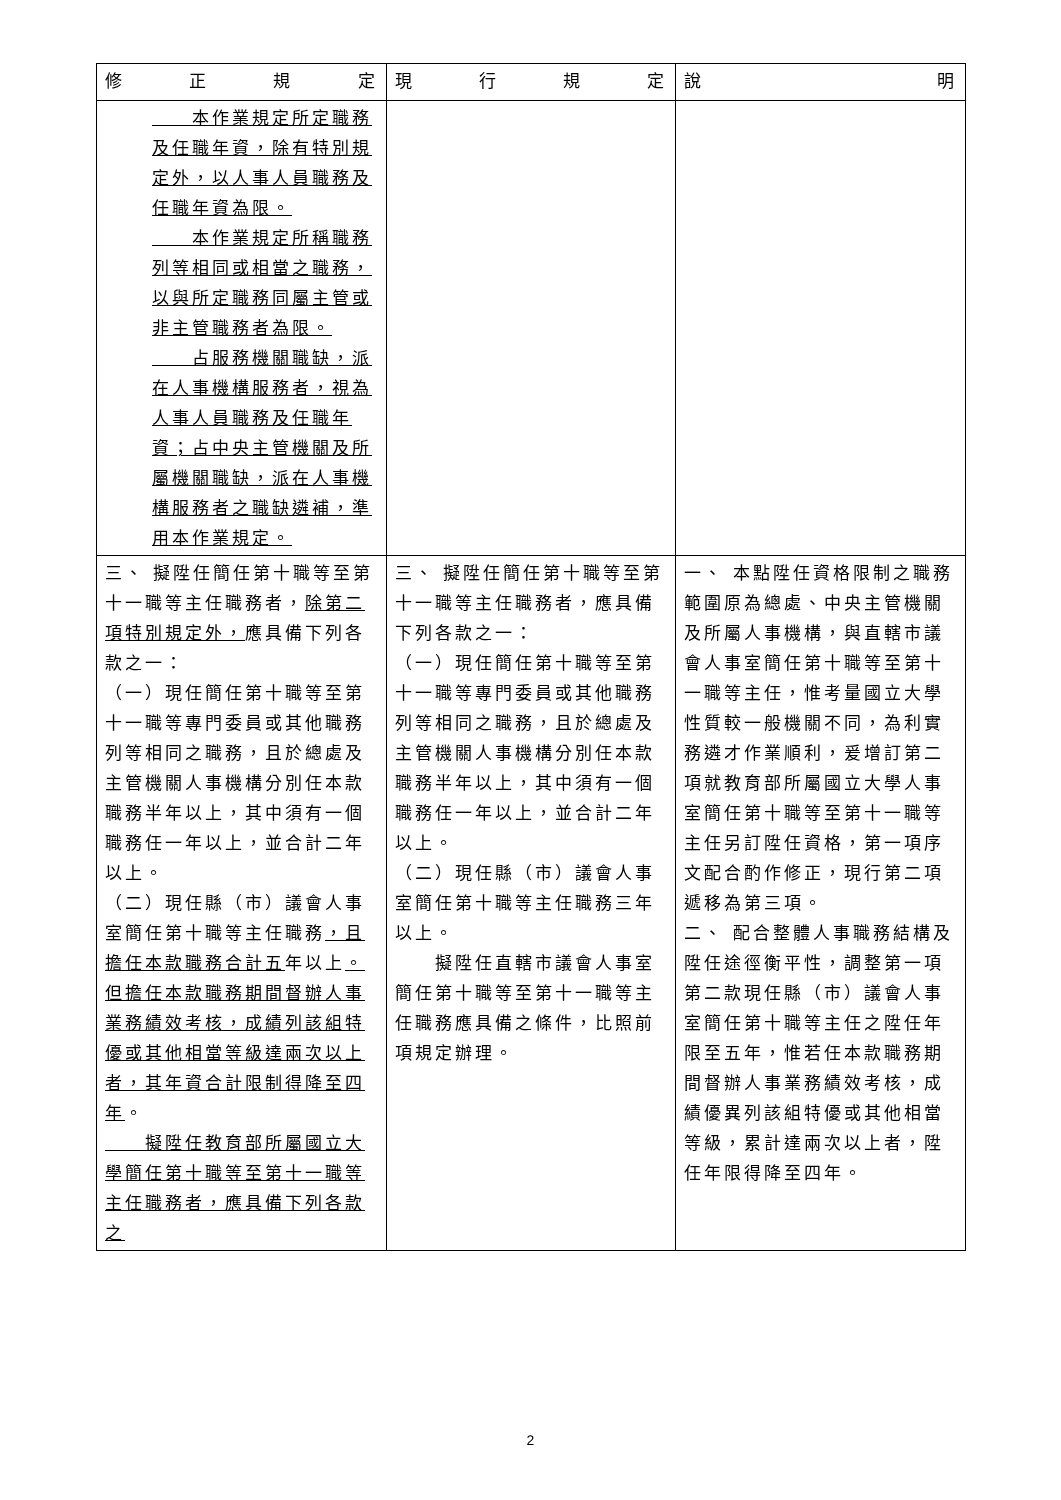| 修 正 規 定 | 現 行 規 定 | 說 明 |
| --- | --- | --- |
| 本作業規定所定職務及任職年資，除有特別規定外，以人事人員職務及任職年資為限。 本作業規定所稱職務列等相同或相當之職務，以與所定職務同屬主管或非主管職務者為限。 占服務機關職缺，派在人事機構服務者，視為人事人員職務及任職年資；占中央主管機關及所屬機關職缺，派在人事機構服務者之職缺遴補，準用本作業規定。 | | |
| 三、 擬陞任簡任第十職等至第十一職等主任職務者， 除第二項特別規定外， 應具備下列各款之一： （一）現任簡任第十職等至第十一職等專門委員或其他職務列等相同之職務，且於總處及主管機關人事機構分別任本款職務半年以上，其中須有一個職務任一年以上，並合計二年以上。 （二）現任縣（市）議會人事室簡任第十職等主任職務 ，且擔任本款職務合計五 年以上 。但擔任本款職務期間督辦人事業務績效考核，成績列該組特優或其他相當等級達兩次以上者，其年資合計限制得降至四年 。 擬陞任教育部所屬國立大學簡任第十職等至第十一職等主任職務者，應具備下列各款之 | 三、 擬陞任簡任第十職等至第十一職等主任職務者，應具備下列各款之一： （一）現任簡任第十職等至第十一職等專門委員或其他職務列等相同之職務，且於總處及主管機關人事機構分別任本款職務半年以上，其中須有一個職務任一年以上，並合計二年以上。 （二）現任縣（市）議會人事室簡任第十職等主任職務三年以上。 擬陞任直轄市議會人事室簡任第十職等至第十一職等主任職務應具備之條件，比照前項規定辦理。 | 一、 本點陞任資格限制之職務範圍原為總處、中央主管機關及所屬人事機構，與直轄市議會人事室簡任第十職等至第十一職等主任，惟考量國立大學性質較一般機關不同，為利實務遴才作業順利，爰增訂第二項就教育部所屬國立大學人事室簡任第十職等至第十一職等主任另訂陞任資格，第一項序文配合酌作修正，現行第二項遞移為第三項。 二、 配合整體人事職務結構及陞任途徑衡平性，調整第一項第二款現任縣（市）議會人事室簡任第十職等主任之陞任年限至五年，惟若任本款職務期間督辦人事業務績效考核，成績優異列該組特優或其他相當等級，累計達兩次以上者，陞任年限得降至四年。 |
2